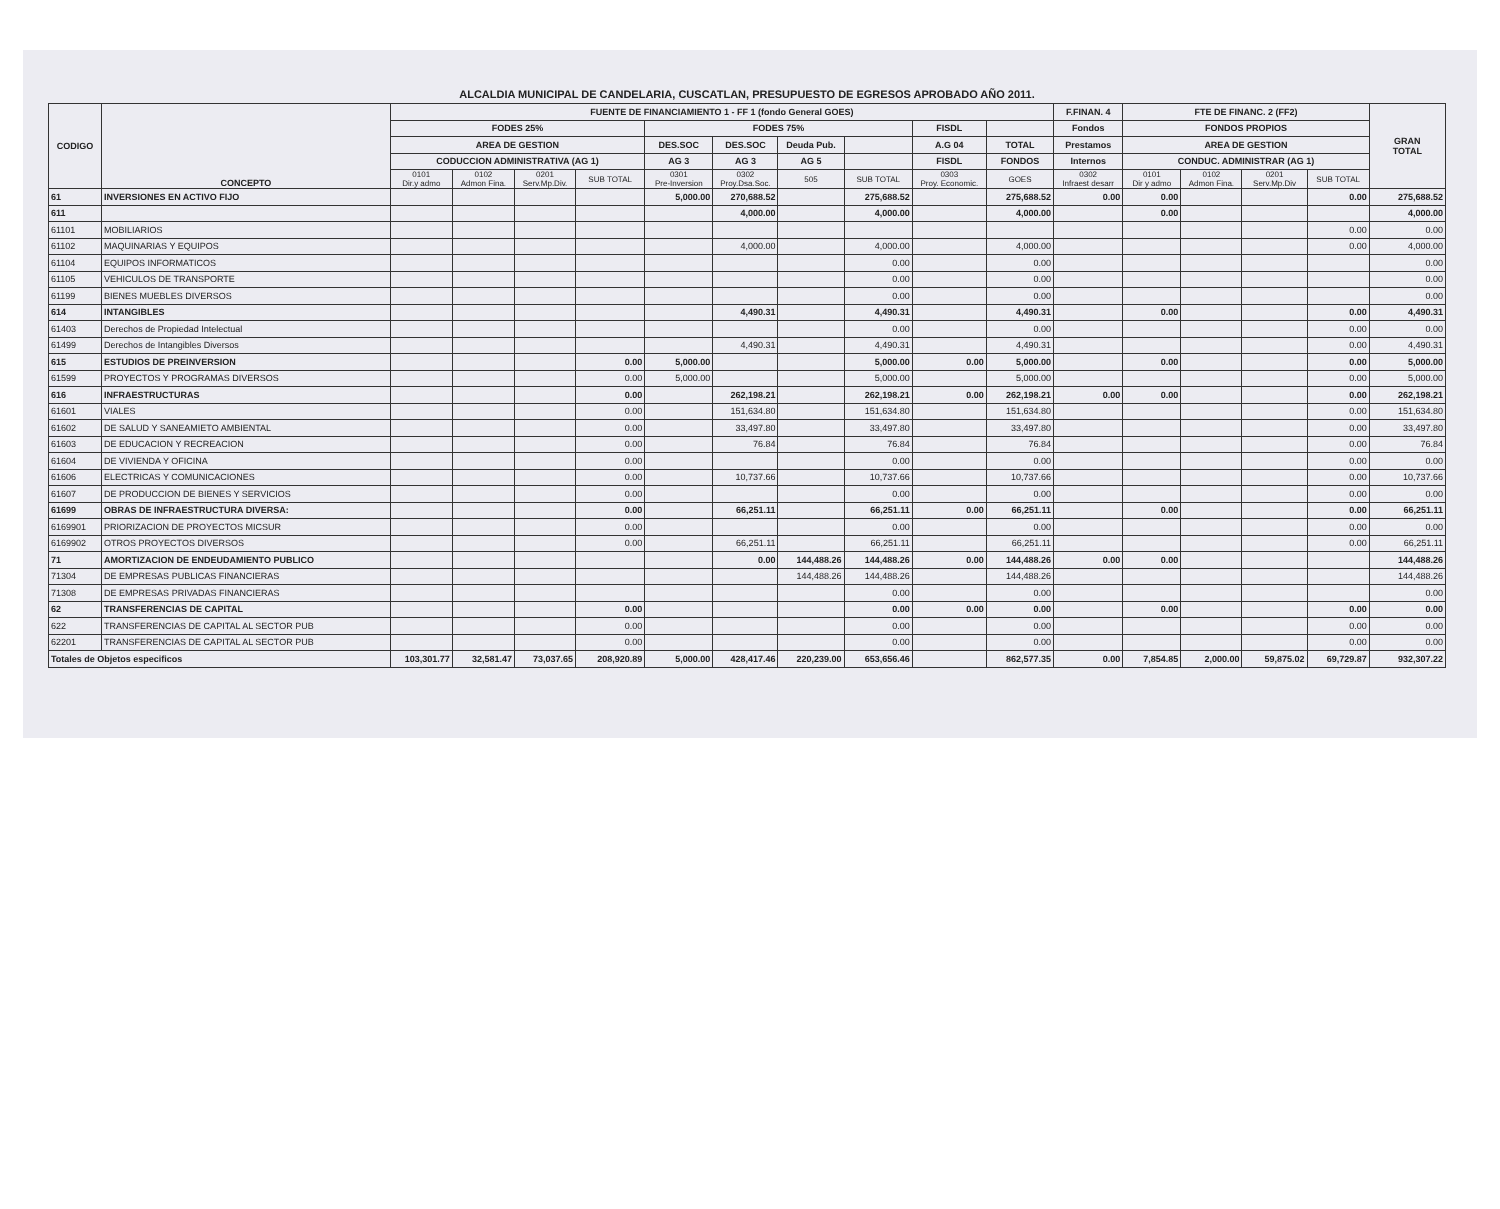ALCALDIA MUNICIPAL DE CANDELARIA, CUSCATLAN, PRESUPUESTO DE EGRESOS APROBADO AÑO 2011.
| CODIGO | CONCEPTO | FUENTE DE FINANCIAMIENTO 1 - FF 1 (fondo General GOES) | | | | | | | | | | F.FINAN. 4 | FTE DE FINANC. 2 (FF2) | | | | GRAN TOTAL |
| --- | --- | --- | --- | --- | --- | --- | --- | --- | --- | --- | --- | --- | --- | --- | --- | --- | --- |
| | | FODES 25% | | | | FODES 75% | | | | FISDL | | Fondos | FONDOS PROPIOS | | | | |
| | | AREA DE GESTION | | | | DES.SOC | DES.SOC | Deuda Pub. | | A.G 04 | TOTAL | Prestamos | AREA DE GESTION | | | | |
| | | CODUCCION ADMINISTRATIVA (AG 1) | | | | AG 3 | AG 3 | AG 5 | | FISDL | FONDOS | Internos | CONDUC. ADMINISTRAR (AG 1) | | | | |
| | | 0101 Dir.y admo | 0102 Admon Fina. | 0201 Serv.Mp.Div. | SUB TOTAL | 0301 Pre-Inversion | 0302 Proy.Dsa.Soc. | 505 | SUB TOTAL | 0303 Proy. Economic. | GOES | 0302 Infraest desarr | 0101 Dir y admo | 0102 Admon Fina. | 0201 Serv.Mp.Div | SUB TOTAL | |
| 61 | INVERSIONES EN ACTIVO FIJO | | | | | 5,000.00 | 270,688.52 | | 275,688.52 | | 275,688.52 | 0.00 | 0.00 | | | 0.00 | 275,688.52 |
| 611 | | | | | | | 4,000.00 | | 4,000.00 | | 4,000.00 | | 0.00 | | | | 4,000.00 |
| 61101 | MOBILIARIOS | | | | | | | | | | | | | | | 0.00 | 0.00 |
| 61102 | MAQUINARIAS Y EQUIPOS | | | | | | 4,000.00 | | 4,000.00 | | 4,000.00 | | | | | 0.00 | 4,000.00 |
| 61104 | EQUIPOS INFORMATICOS | | | | | | | | 0.00 | | 0.00 | | | | | | 0.00 |
| 61105 | VEHICULOS DE TRANSPORTE | | | | | | | | 0.00 | | 0.00 | | | | | | 0.00 |
| 61199 | BIENES MUEBLES DIVERSOS | | | | | | | | 0.00 | | 0.00 | | | | | | 0.00 |
| 614 | INTANGIBLES | | | | | | 4,490.31 | | 4,490.31 | | 4,490.31 | | 0.00 | | | 0.00 | 4,490.31 |
| 61403 | Derechos de Propiedad Intelectual | | | | | | | | 0.00 | | 0.00 | | | | | 0.00 | 0.00 |
| 61499 | Derechos de Intangibles Diversos | | | | | | 4,490.31 | | 4,490.31 | | 4,490.31 | | | | | 0.00 | 4,490.31 |
| 615 | ESTUDIOS DE PREINVERSION | | | | 0.00 | 5,000.00 | | | 5,000.00 | 0.00 | 5,000.00 | | 0.00 | | | 0.00 | 5,000.00 |
| 61599 | PROYECTOS Y PROGRAMAS DIVERSOS | | | | 0.00 | 5,000.00 | | | 5,000.00 | | 5,000.00 | | | | | 0.00 | 5,000.00 |
| 616 | INFRAESTRUCTURAS | | | | 0.00 | | 262,198.21 | | 262,198.21 | 0.00 | 262,198.21 | 0.00 | 0.00 | | | 0.00 | 262,198.21 |
| 61601 | VIALES | | | | 0.00 | | 151,634.80 | | 151,634.80 | | 151,634.80 | | | | | 0.00 | 151,634.80 |
| 61602 | DE SALUD Y SANEAMIETO AMBIENTAL | | | | 0.00 | | 33,497.80 | | 33,497.80 | | 33,497.80 | | | | | 0.00 | 33,497.80 |
| 61603 | DE EDUCACION Y RECREACION | | | | 0.00 | | 76.84 | | 76.84 | | 76.84 | | | | | 0.00 | 76.84 |
| 61604 | DE VIVIENDA Y OFICINA | | | | 0.00 | | | | 0.00 | | 0.00 | | | | | 0.00 | 0.00 |
| 61606 | ELECTRICAS Y COMUNICACIONES | | | | 0.00 | | 10,737.66 | | 10,737.66 | | 10,737.66 | | | | | 0.00 | 10,737.66 |
| 61607 | DE PRODUCCION DE BIENES Y SERVICIOS | | | | 0.00 | | | | 0.00 | | 0.00 | | | | | 0.00 | 0.00 |
| 61699 | OBRAS DE INFRAESTRUCTURA DIVERSA: | | | | 0.00 | | 66,251.11 | | 66,251.11 | 0.00 | 66,251.11 | | 0.00 | | | 0.00 | 66,251.11 |
| 6169901 | PRIORIZACION DE PROYECTOS MICSUR | | | | 0.00 | | | | 0.00 | | 0.00 | | | | | 0.00 | 0.00 |
| 6169902 | OTROS PROYECTOS DIVERSOS | | | | 0.00 | | 66,251.11 | | 66,251.11 | | 66,251.11 | | | | | 0.00 | 66,251.11 |
| 71 | AMORTIZACION DE ENDEUDAMIENTO PUBLICO | | | | | | 0.00 | 144,488.26 | 144,488.26 | 0.00 | 144,488.26 | 0.00 | 0.00 | | | | 144,488.26 |
| 71304 | DE EMPRESAS PUBLICAS FINANCIERAS | | | | | | | 144,488.26 | 144,488.26 | | 144,488.26 | | | | | | 144,488.26 |
| 71308 | DE EMPRESAS PRIVADAS FINANCIERAS | | | | | | | | 0.00 | | 0.00 | | | | | | 0.00 |
| 62 | TRANSFERENCIAS DE CAPITAL | | | | 0.00 | | | | 0.00 | 0.00 | 0.00 | | 0.00 | | | 0.00 | 0.00 |
| 622 | TRANSFERENCIAS DE CAPITAL AL SECTOR PUB | | | | 0.00 | | | | 0.00 | | 0.00 | | | | | 0.00 | 0.00 |
| 62201 | TRANSFERENCIAS DE CAPITAL AL SECTOR PUB | | | | 0.00 | | | | 0.00 | | 0.00 | | | | | 0.00 | 0.00 |
| Totales de Objetos especificos | | 103,301.77 | 32,581.47 | 73,037.65 | 208,920.89 | 5,000.00 | 428,417.46 | 220,239.00 | 653,656.46 | | 862,577.35 | 0.00 | 7,854.85 | 2,000.00 | 59,875.02 | 69,729.87 | 932,307.22 |